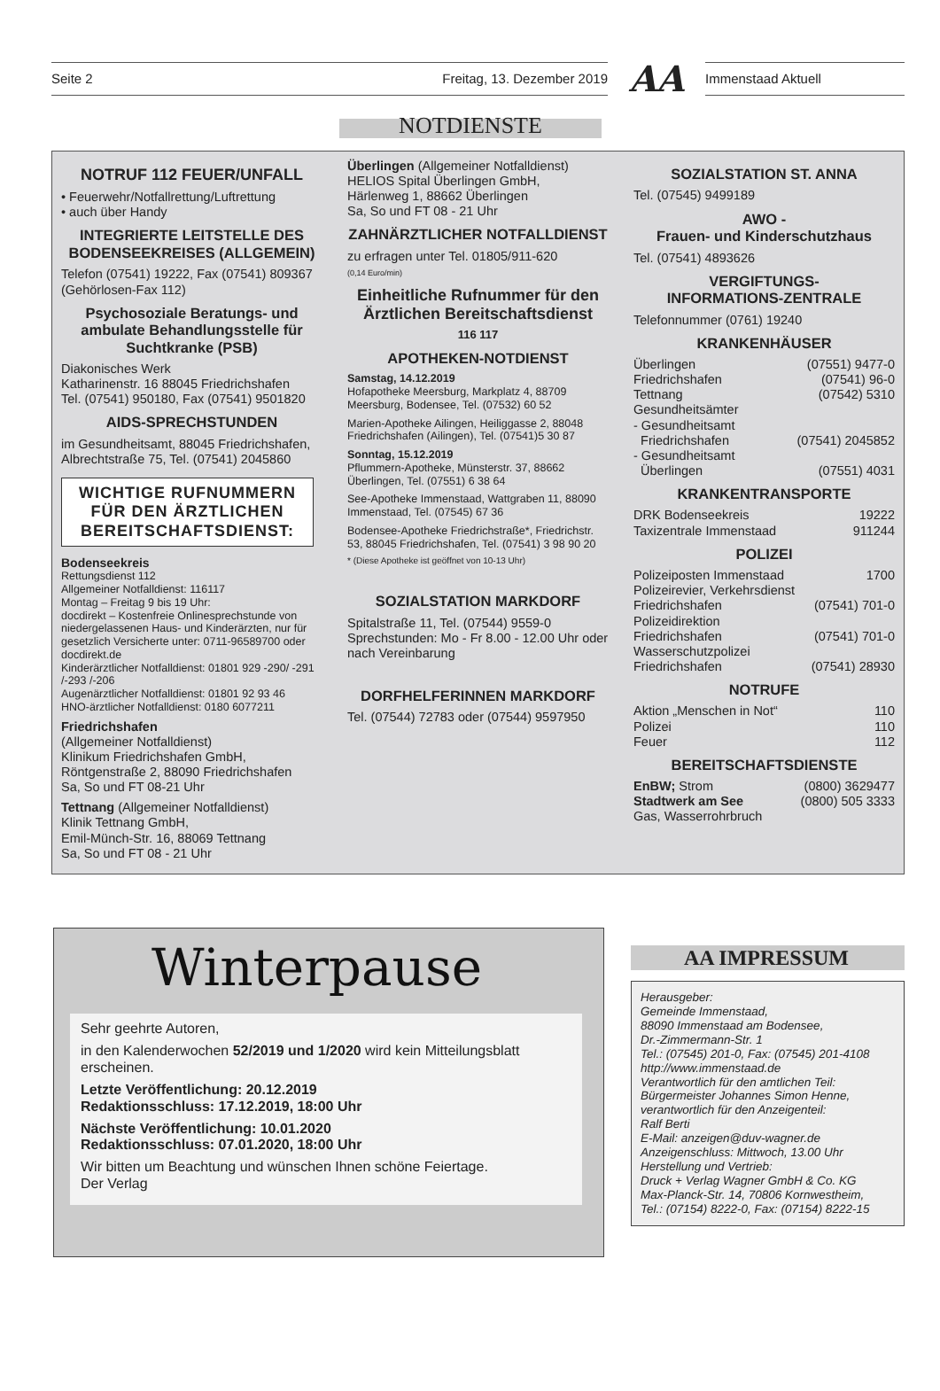Seite 2 Freitag, 13. Dezember 2019 AA Immenstaad Aktuell
NOTDIENSTE
NOTRUF 112 FEUER/UNFALL
• Feuerwehr/Notfallrettung/Luftrettung
• auch über Handy
INTEGRIERTE LEITSTELLE DES BODENSEEKREISES (ALLGEMEIN)
Telefon (07541) 19222, Fax (07541) 809367 (Gehörlosen-Fax 112)
Psychosoziale Beratungs- und ambulate Behandlungsstelle für Suchtkranke (PSB)
Diakonisches Werk
Katharinenstr. 16 88045 Friedrichshafen
Tel. (07541) 950180, Fax (07541) 9501820
AIDS-SPRECHSTUNDEN
im Gesundheitsamt, 88045 Friedrichshafen, Albrechtstraße 75, Tel. (07541) 2045860
WICHTIGE RUFNUMMERN FÜR DEN ÄRZTLICHEN BEREITSCHAFTSDIENST:
Bodenseekreis
Rettungsdienst 112
Allgemeiner Notfalldienst: 116117
Montag – Freitag 9 bis 19 Uhr:
docdirekt – Kostenfreie Onlinesprechstunde von niedergelassenen Haus- und Kinderärzten, nur für gesetzlich Versicherte unter: 0711-96589700 oder docdirekt.de
Kinderärztlicher Notfalldienst: 01801 929 -290/ -291 /-293 /-206
Augenärztlicher Notfalldienst: 01801 92 93 46
HNO-ärztlicher Notfalldienst: 0180 6077211
Friedrichshafen
(Allgemeiner Notfalldienst)
Klinikum Friedrichshafen GmbH,
Röntgenstraße 2, 88090 Friedrichshafen
Sa, So und FT 08-21 Uhr
Tettnang (Allgemeiner Notfalldienst)
Klinik Tettnang GmbH,
Emil-Münch-Str. 16, 88069 Tettnang
Sa, So und FT 08 - 21 Uhr
Überlingen (Allgemeiner Notfalldienst)
HELIOS Spital Überlingen GmbH,
Härlenweg 1, 88662 Überlingen
Sa, So und FT 08 - 21 Uhr
ZAHNÄRZTLICHER NOTFALLDIENST
zu erfragen unter Tel. 01805/911-620
(0,14 Euro/min)
Einheitliche Rufnummer für den Ärztlichen Bereitschaftsdienst
116 117
APOTHEKEN-NOTDIENST
Samstag, 14.12.2019
Hofapotheke Meersburg, Markplatz 4, 88709 Meersburg, Bodensee, Tel. (07532) 60 52
Marien-Apotheke Ailingen, Heiliggasse 2, 88048 Friedrichshafen (Ailingen), Tel. (07541)5 30 87
Sonntag, 15.12.2019
Pflummern-Apotheke, Münsterstr. 37, 88662 Überlingen, Tel. (07551) 6 38 64
See-Apotheke Immenstaad, Wattgraben 11, 88090 Immenstaad, Tel. (07545) 67 36
Bodensee-Apotheke Friedrichstraße*, Friedrichstr. 53, 88045 Friedrichshafen, Tel. (07541) 3 98 90 20
* (Diese Apotheke ist geöffnet von 10-13 Uhr)
SOZIALSTATION MARKDORF
Spitalstraße 11, Tel. (07544) 9559-0
Sprechstunden: Mo - Fr 8.00 - 12.00 Uhr oder nach Vereinbarung
DORFHELFERINNEN MARKDORF
Tel. (07544) 72783 oder (07544) 9597950
SOZIALSTATION ST. ANNA
Tel. (07545) 9499189
AWO -
Frauen- und Kinderschutzhaus
Tel. (07541) 4893626
VERGIFTUNGS-
INFORMATIONS-ZENTRALE
Telefonnummer (0761) 19240
KRANKENHÄUSER
Überlingen (07551) 9477-0
Friedrichshafen (07541) 96-0
Tettnang (07542) 5310
Gesundheitsämter
- Gesundheitsamt
Friedrichshafen (07541) 2045852
- Gesundheitsamt
Überlingen (07551) 4031
KRANKENTRANSPORTE
DRK Bodenseekreis 19222
Taxizentrale Immenstaad 911244
POLIZEI
Polizeiposten Immenstaad 1700
Polizeirevier, Verkehrsdienst
Friedrichshafen (07541) 701-0
Polizeidirektion
Friedrichshafen (07541) 701-0
Wasserschutzpolizei
Friedrichshafen (07541) 28930
NOTRUFE
Aktion „Menschen in Not“110
Polizei 110
Feuer 112
BEREITSCHAFTSDIENSTE
EnBW; Strom (0800) 3629477
Stadtwerk am See (0800) 505 3333
Gas, Wasserrohrbruch
Winterpause
Sehr geehrte Autoren,
in den Kalenderwochen 52/2019 und 1/2020 wird kein Mitteilungsblatt erscheinen.
Letzte Veröffentlichung: 20.12.2019
Redaktionsschluss: 17.12.2019, 18:00 Uhr
Nächste Veröffentlichung: 10.01.2020
Redaktionsschluss: 07.01.2020, 18:00 Uhr
Wir bitten um Beachtung und wünschen Ihnen schöne Feiertage.
Der Verlag
AA IMPRESSUM
Herausgeber:
Gemeinde Immenstaad,
88090 Immenstaad am Bodensee,
Dr.-Zimmermann-Str. 1
Tel.: (07545) 201-0, Fax: (07545) 201-4108
http://www.immenstaad.de
Verantwortlich für den amtlichen Teil:
Bürgermeister Johannes Simon Henne,
verantwortlich für den Anzeigenteil:
Ralf Berti
E-Mail: anzeigen@duv-wagner.de
Anzeigenschluss: Mittwoch, 13.00 Uhr
Herstellung und Vertrieb:
Druck + Verlag Wagner GmbH & Co. KG
Max-Planck-Str. 14, 70806 Kornwestheim,
Tel.: (07154) 8222-0, Fax: (07154) 8222-15